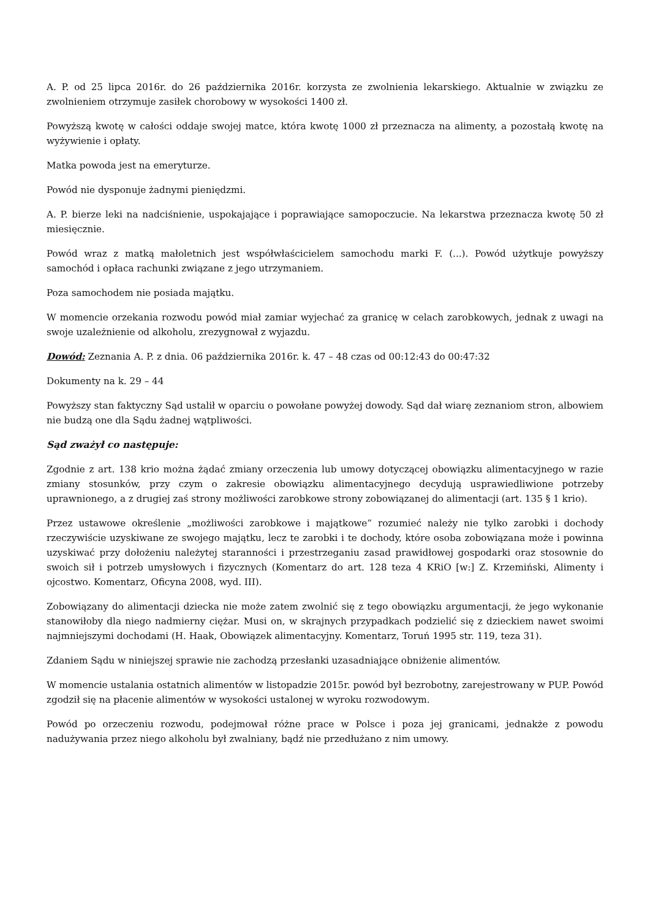A. P. od 25 lipca 2016r. do 26 października 2016r. korzysta ze zwolnienia lekarskiego. Aktualnie w związku ze zwolnieniem otrzymuje zasiłek chorobowy w wysokości 1400 zł.
Powyższą kwotę w całości oddaje swojej matce, która kwotę 1000 zł przeznacza na alimenty, a pozostałą kwotę na wyżywienie i opłaty.
Matka powoda jest na emeryturze.
Powód nie dysponuje żadnymi pieniędzmi.
A. P. bierze leki na nadciśnienie, uspokajające i poprawiające samopoczucie. Na lekarstwa przeznacza kwotę 50 zł miesięcznie.
Powód wraz z matką małoletnich jest współwłaścicielem samochodu marki F. (...). Powód użytkuje powyższy samochód i opłaca rachunki związane z jego utrzymaniem.
Poza samochodem nie posiada majątku.
W momencie orzekania rozwodu powód miał zamiar wyjechać za granicę w celach zarobkowych, jednak z uwagi na swoje uzależnienie od alkoholu, zrezygnował z wyjazdu.
Dowód: Zeznania A. P. z dnia. 06 października 2016r. k. 47 – 48 czas od 00:12:43 do 00:47:32
Dokumenty na k. 29 – 44
Powyższy stan faktyczny Sąd ustalił w oparciu o powołane powyżej dowody. Sąd dał wiarę zeznaniom stron, albowiem nie budzą one dla Sądu żadnej wątpliwości.
Sąd zważył co następuje:
Zgodnie z art. 138 krio można żądać zmiany orzeczenia lub umowy dotyczącej obowiązku alimentacyjnego w razie zmiany stosunków, przy czym o zakresie obowiązku alimentacyjnego decydują usprawiedliwione potrzeby uprawnionego, a z drugiej zaś strony możliwości zarobkowe strony zobowiązanej do alimentacji (art. 135 § 1 krio).
Przez ustawowe określenie „możliwości zarobkowe i majątkowe” rozumieć należy nie tylko zarobki i dochody rzeczywiście uzyskiwane ze swojego majątku, lecz te zarobki i te dochody, które osoba zobowiązana może i powinna uzyskiwać przy dołożeniu należytej staranności i przestrzeganiu zasad prawidłowej gospodarki oraz stosownie do swoich sił i potrzeb umysłowych i fizycznych (Komentarz do art. 128 teza 4 KRiO [w:] Z. Krzemiński, Alimenty i ojcostwo. Komentarz, Oficyna 2008, wyd. III).
Zobowiązany do alimentacji dziecka nie może zatem zwolnić się z tego obowiązku argumentacji, że jego wykonanie stanowiłoby dla niego nadmierny ciężar. Musi on, w skrajnych przypadkach podzielić się z dzieckiem nawet swoimi najmniejszymi dochodami (H. Haak, Obowiązek alimentacyjny. Komentarz, Toruń 1995 str. 119, teza 31).
Zdaniem Sądu w niniejszej sprawie nie zachodzą przesłanki uzasadniające obniżenie alimentów.
W momencie ustalania ostatnich alimentów w listopadzie 2015r. powód był bezrobotny, zarejestrowany w PUP. Powód zgodził się na płacenie alimentów w wysokości ustalonej w wyroku rozwodowym.
Powód po orzeczeniu rozwodu, podejmował różne prace w Polsce i poza jej granicami, jednakże z powodu nadużywania przez niego alkoholu był zwalniany, bądź nie przedłużano z nim umowy.